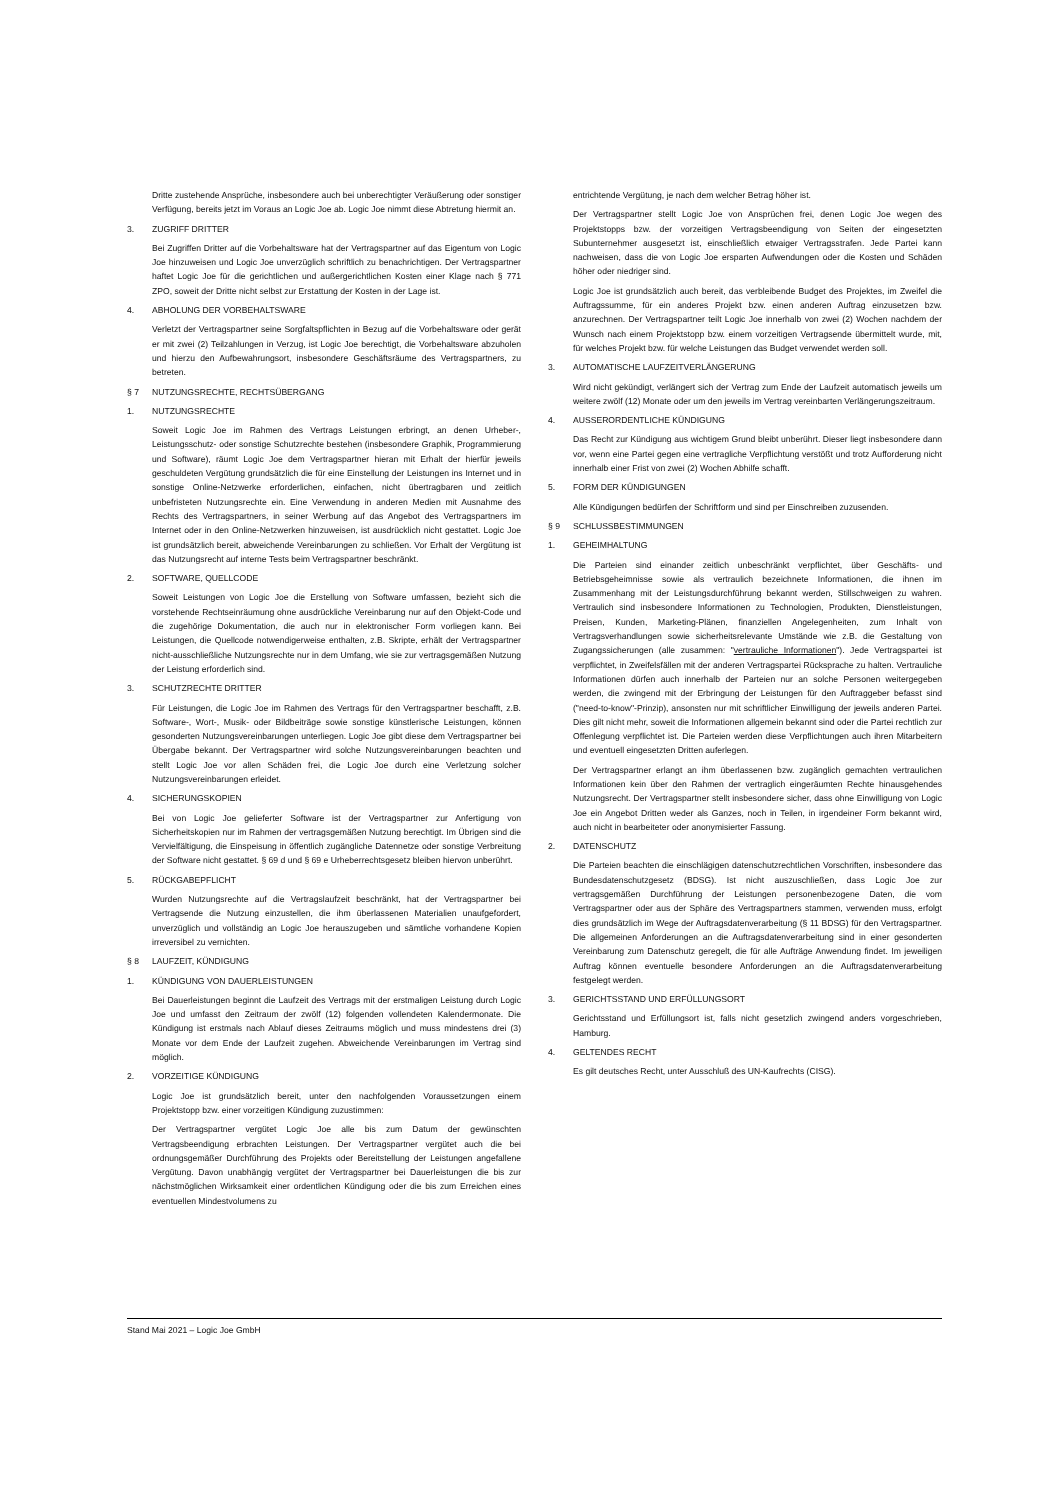Dritte zustehende Ansprüche, insbesondere auch bei unberechtigter Veräußerung oder sonstiger Verfügung, bereits jetzt im Voraus an Logic Joe ab. Logic Joe nimmt diese Abtretung hiermit an.
3. ZUGRIFF DRITTER
Bei Zugriffen Dritter auf die Vorbehaltsware hat der Vertragspartner auf das Eigentum von Logic Joe hinzuweisen und Logic Joe unverzüglich schriftlich zu benachrichtigen. Der Vertragspartner haftet Logic Joe für die gerichtlichen und außergerichtlichen Kosten einer Klage nach § 771 ZPO, soweit der Dritte nicht selbst zur Erstattung der Kosten in der Lage ist.
4. ABHOLUNG DER VORBEHALTSWARE
Verletzt der Vertragspartner seine Sorgfaltspflichten in Bezug auf die Vorbehaltsware oder gerät er mit zwei (2) Teilzahlungen in Verzug, ist Logic Joe berechtigt, die Vorbehaltsware abzuholen und hierzu den Aufbewahrungsort, insbesondere Geschäftsräume des Vertragspartners, zu betreten.
§ 7 NUTZUNGSRECHTE, RECHTSÜBERGANG
1. NUTZUNGSRECHTE
Soweit Logic Joe im Rahmen des Vertrags Leistungen erbringt, an denen Urheber-, Leistungsschutz- oder sonstige Schutzrechte bestehen (insbesondere Graphik, Programmierung und Software), räumt Logic Joe dem Vertragspartner hieran mit Erhalt der hierfür jeweils geschuldeten Vergütung grundsätzlich die für eine Einstellung der Leistungen ins Internet und in sonstige Online-Netzwerke erforderlichen, einfachen, nicht übertragbaren und zeitlich unbefristeten Nutzungsrechte ein. Eine Verwendung in anderen Medien mit Ausnahme des Rechts des Vertragspartners, in seiner Werbung auf das Angebot des Vertragspartners im Internet oder in den Online-Netzwerken hinzuweisen, ist ausdrücklich nicht gestattet. Logic Joe ist grundsätzlich bereit, abweichende Vereinbarungen zu schließen. Vor Erhalt der Vergütung ist das Nutzungsrecht auf interne Tests beim Vertragspartner beschränkt.
2. SOFTWARE, QUELLCODE
Soweit Leistungen von Logic Joe die Erstellung von Software umfassen, bezieht sich die vorstehende Rechtseinräumung ohne ausdrückliche Vereinbarung nur auf den Objekt-Code und die zugehörige Dokumentation, die auch nur in elektronischer Form vorliegen kann. Bei Leistungen, die Quellcode notwendigerweise enthalten, z.B. Skripte, erhält der Vertragspartner nicht-ausschließliche Nutzungsrechte nur in dem Umfang, wie sie zur vertragsgemäßen Nutzung der Leistung erforderlich sind.
3. SCHUTZRECHTE DRITTER
Für Leistungen, die Logic Joe im Rahmen des Vertrags für den Vertragspartner beschafft, z.B. Software-, Wort-, Musik- oder Bildbeiträge sowie sonstige künstlerische Leistungen, können gesonderten Nutzungsvereinbarungen unterliegen. Logic Joe gibt diese dem Vertragspartner bei Übergabe bekannt. Der Vertragspartner wird solche Nutzungsvereinbarungen beachten und stellt Logic Joe vor allen Schäden frei, die Logic Joe durch eine Verletzung solcher Nutzungsvereinbarungen erleidet.
4. SICHERUNGSKOPIEN
Bei von Logic Joe gelieferter Software ist der Vertragspartner zur Anfertigung von Sicherheitskopien nur im Rahmen der vertragsgemäßen Nutzung berechtigt. Im Übrigen sind die Vervielfältigung, die Einspeisung in öffentlich zugängliche Datennetze oder sonstige Verbreitung der Software nicht gestattet. § 69 d und § 69 e Urheberrechtsgesetz bleiben hiervon unberührt.
5. RÜCKGABEPFLICHT
Wurden Nutzungsrechte auf die Vertragslaufzeit beschränkt, hat der Vertragspartner bei Vertragsende die Nutzung einzustellen, die ihm überlassenen Materialien unaufgefordert, unverzüglich und vollständig an Logic Joe herauszugeben und sämtliche vorhandene Kopien irreversibel zu vernichten.
§ 8 LAUFZEIT, KÜNDIGUNG
1. KÜNDIGUNG VON DAUERLEISTUNGEN
Bei Dauerleistungen beginnt die Laufzeit des Vertrags mit der erstmaligen Leistung durch Logic Joe und umfasst den Zeitraum der zwölf (12) folgenden vollendeten Kalendermonate. Die Kündigung ist erstmals nach Ablauf dieses Zeitraums möglich und muss mindestens drei (3) Monate vor dem Ende der Laufzeit zugehen. Abweichende Vereinbarungen im Vertrag sind möglich.
2. VORZEITIGE KÜNDIGUNG
Logic Joe ist grundsätzlich bereit, unter den nachfolgenden Voraussetzungen einem Projektstopp bzw. einer vorzeitigen Kündigung zuzustimmen:
Der Vertragspartner vergütet Logic Joe alle bis zum Datum der gewünschten Vertragsbeendigung erbrachten Leistungen. Der Vertragspartner vergütet auch die bei ordnungsgemäßer Durchführung des Projekts oder Bereitstellung der Leistungen angefallene Vergütung. Davon unabhängig vergütet der Vertragspartner bei Dauerleistungen die bis zur nächstmöglichen Wirksamkeit einer ordentlichen Kündigung oder die bis zum Erreichen eines eventuellen Mindestvolumens zu
entrichtende Vergütung, je nach dem welcher Betrag höher ist.
Der Vertragspartner stellt Logic Joe von Ansprüchen frei, denen Logic Joe wegen des Projektstopps bzw. der vorzeitigen Vertragsbeendigung von Seiten der eingesetzten Subunternehmer ausgesetzt ist, einschließlich etwaiger Vertragsstrafen. Jede Partei kann nachweisen, dass die von Logic Joe ersparten Aufwendungen oder die Kosten und Schäden höher oder niedriger sind.
Logic Joe ist grundsätzlich auch bereit, das verbleibende Budget des Projektes, im Zweifel die Auftragssumme, für ein anderes Projekt bzw. einen anderen Auftrag einzusetzen bzw. anzurechnen. Der Vertragspartner teilt Logic Joe innerhalb von zwei (2) Wochen nachdem der Wunsch nach einem Projektstopp bzw. einem vorzeitigen Vertragsende übermittelt wurde, mit, für welches Projekt bzw. für welche Leistungen das Budget verwendet werden soll.
3. AUTOMATISCHE LAUFZEITVERLÄNGERUNG
Wird nicht gekündigt, verlängert sich der Vertrag zum Ende der Laufzeit automatisch jeweils um weitere zwölf (12) Monate oder um den jeweils im Vertrag vereinbarten Verlängerungszeitraum.
4. AUSSERORDENTLICHE KÜNDIGUNG
Das Recht zur Kündigung aus wichtigem Grund bleibt unberührt. Dieser liegt insbesondere dann vor, wenn eine Partei gegen eine vertragliche Verpflichtung verstößt und trotz Aufforderung nicht innerhalb einer Frist von zwei (2) Wochen Abhilfe schafft.
5. FORM DER KÜNDIGUNGEN
Alle Kündigungen bedürfen der Schriftform und sind per Einschreiben zuzusenden.
§ 9 SCHLUSSBESTIMMUNGEN
1. GEHEIMHALTUNG
Die Parteien sind einander zeitlich unbeschränkt verpflichtet, über Geschäfts- und Betriebsgeheimnisse sowie als vertraulich bezeichnete Informationen, die ihnen im Zusammenhang mit der Leistungsdurchführung bekannt werden, Stillschweigen zu wahren. Vertraulich sind insbesondere Informationen zu Technologien, Produkten, Dienstleistungen, Preisen, Kunden, Marketing-Plänen, finanziellen Angelegenheiten, zum Inhalt von Vertragsverhandlungen sowie sicherheitsrelevante Umstände wie z.B. die Gestaltung von Zugangssicherungen (alle zusammen: "vertrauliche Informationen"). Jede Vertragspartei ist verpflichtet, in Zweifelsfällen mit der anderen Vertragspartei Rücksprache zu halten. Vertrauliche Informationen dürfen auch innerhalb der Parteien nur an solche Personen weitergegeben werden, die zwingend mit der Erbringung der Leistungen für den Auftraggeber befasst sind ("need-to-know"-Prinzip), ansonsten nur mit schriftlicher Einwilligung der jeweils anderen Partei. Dies gilt nicht mehr, soweit die Informationen allgemein bekannt sind oder die Partei rechtlich zur Offenlegung verpflichtet ist. Die Parteien werden diese Verpflichtungen auch ihren Mitarbeitern und eventuell eingesetzten Dritten auferlegen.
Der Vertragspartner erlangt an ihm überlassenen bzw. zugänglich gemachten vertraulichen Informationen kein über den Rahmen der vertraglich eingeräumten Rechte hinausgehendes Nutzungsrecht. Der Vertragspartner stellt insbesondere sicher, dass ohne Einwilligung von Logic Joe ein Angebot Dritten weder als Ganzes, noch in Teilen, in irgendeiner Form bekannt wird, auch nicht in bearbeiteter oder anonymisierter Fassung.
2. DATENSCHUTZ
Die Parteien beachten die einschlägigen datenschutzrechtlichen Vorschriften, insbesondere das Bundesdatenschutzgesetz (BDSG). Ist nicht auszuschließen, dass Logic Joe zur vertragsgemäßen Durchführung der Leistungen personenbezogene Daten, die vom Vertragspartner oder aus der Sphäre des Vertragspartners stammen, verwenden muss, erfolgt dies grundsätzlich im Wege der Auftragsdatenverarbeitung (§ 11 BDSG) für den Vertragspartner. Die allgemeinen Anforderungen an die Auftragsdatenverarbeitung sind in einer gesonderten Vereinbarung zum Datenschutz geregelt, die für alle Aufträge Anwendung findet. Im jeweiligen Auftrag können eventuelle besondere Anforderungen an die Auftragsdatenverarbeitung festgelegt werden.
3. GERICHTSSTAND UND ERFÜLLUNGSORT
Gerichtsstand und Erfüllungsort ist, falls nicht gesetzlich zwingend anders vorgeschrieben, Hamburg.
4. GELTENDES RECHT
Es gilt deutsches Recht, unter Ausschluß des UN-Kaufrechts (CISG).
Stand Mai 2021 – Logic Joe GmbH